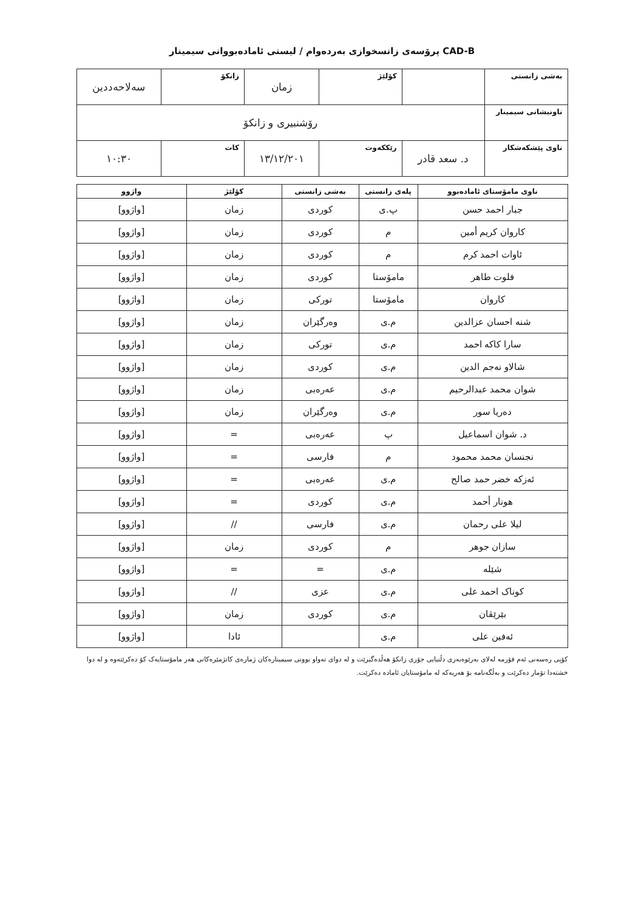CAD-B پرۆسەی زانسخوازی بەردەوام / لیستی ئامادەبووانی سیمینار
| بەشی زانستی | | کۆلێژ | زمان | زانکۆ | سەلاحەددین |
| ناونیشانی سیمینار | رۆشنبیری و زانکۆ | | | | |
| ناوی پێشکەشکار | د. سعد قادر | رێککەوت | ١٣/١٢/٢٠١ | کات | ١٠:٣٠ |
| ناوی مامۆستای ئامادەبوو | پلەی زانستی | بەشی زانستی | کۆلێژ | واژوو |
| --- | --- | --- | --- | --- |
| جبار احمد حسن | پ.ی | کوردی | زمان | [واژوو] |
| کاروان کریم أمین | م | کوردی | زمان | [واژوو] |
| ئاوات احمد کرم | م | کوردی | زمان | [واژوو] |
| فلوت طاهر | مامۆستا | کوردی | زمان | [واژوو] |
| کاروان | مامۆستا | تورکی | زمان | [واژوو] |
| شنە احسان عزالدین | م.ی | وەرگێران | زمان | [واژوو] |
| سارا کاکە احمد | م.ی | تورکی | زمان | [واژوو] |
| شالاو نەجم الدین | م.ی | کوردی | زمان | [واژوو] |
| شوان محمد عبدالرحیم | م.ی | عەرەبی | زمان | [واژوو] |
| دەریا سور | م.ی | وەرگێران | زمان | [واژوو] |
| د. شوان اسماعیل | پ | عەرەبی | = | [واژوو] |
| نجنسان محمد محمود | م | فارسی | = | [واژوو] |
| ئەزکە خضر حمد صالح | م.ی | عەرەبی | = | [واژوو] |
| هونار أحمد | م.ی | کوردی | = | [واژوو] |
| لیلا علی رحمان | م.ی | فارسی | // | [واژوو] |
| سازان جوهر | م | کوردی | زمان | [واژوو] |
| شێلە | م.ی | = | = | [واژوو] |
| کوناک احمد علی | م.ی | عزی | // | [واژوو] |
| بێرێڤان | م.ی | کوردی | زمان | [واژوو] |
| ئەفین علی | م.ی | | ئادا | [واژوو] |
کۆپی رەسەنی ئەم فۆرمە لەلای بەرێوەبەری دڵنیایی جۆری زانکۆ هەڵدەگیرێت و لە دوای تەواو بوونی سیمینارەکان ژمارەی کاتژمێرەکانی هەر مامۆستایەک کۆ دەکرێتەوە و لە دوا خشتەدا تۆمار دەکرێت و بەڵگەنامە بۆ هەریەکە لە مامۆستایان ئامادە دەکرێت.